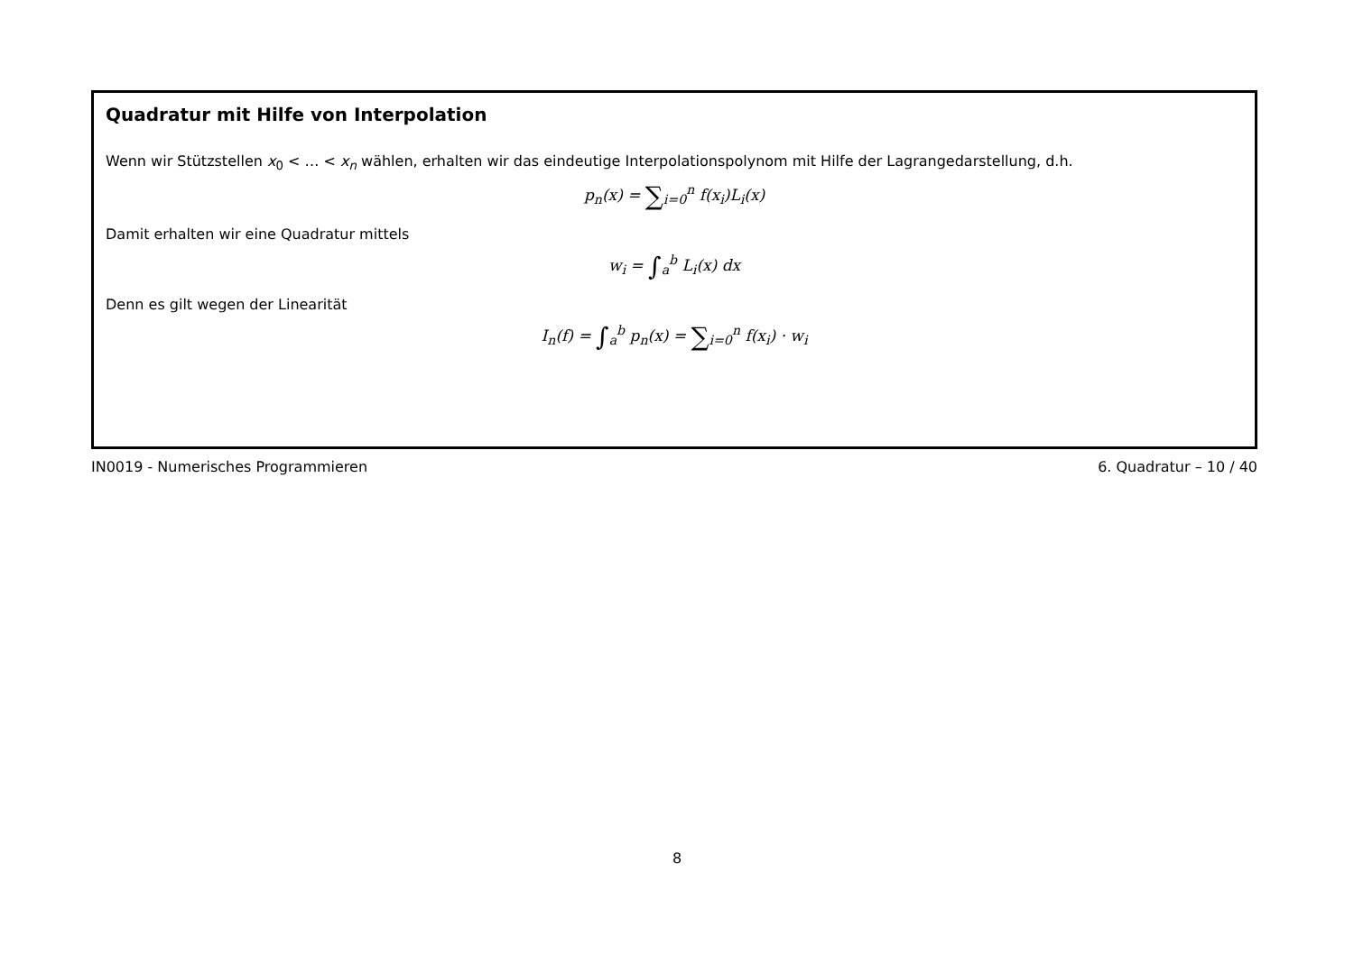Quadratur mit Hilfe von Interpolation
Wenn wir Stützstellen x<sub>0</sub> < … < x<sub>n</sub> wählen, erhalten wir das eindeutige Interpolationspolynom mit Hilfe der Lagrangedarstellung, d.h.
p<sub>n</sub>(x) = ∑<sub>i=0</sub><sup>n</sup> f(x<sub>i</sub>)L<sub>i</sub>(x)
Damit erhalten wir eine Quadratur mittels
w<sub>i</sub> = ∫<sub>a</sub><sup>b</sup> L<sub>i</sub>(x) dx
Denn es gilt wegen der Linearität
I<sub>n</sub>(f) = ∫<sub>a</sub><sup>b</sup> p<sub>n</sub>(x) = ∑<sub>i=0</sub><sup>n</sup> f(x<sub>i</sub>) · w<sub>i</sub>
IN0019 - Numerisches Programmieren 6. Quadratur – 10 / 40
8